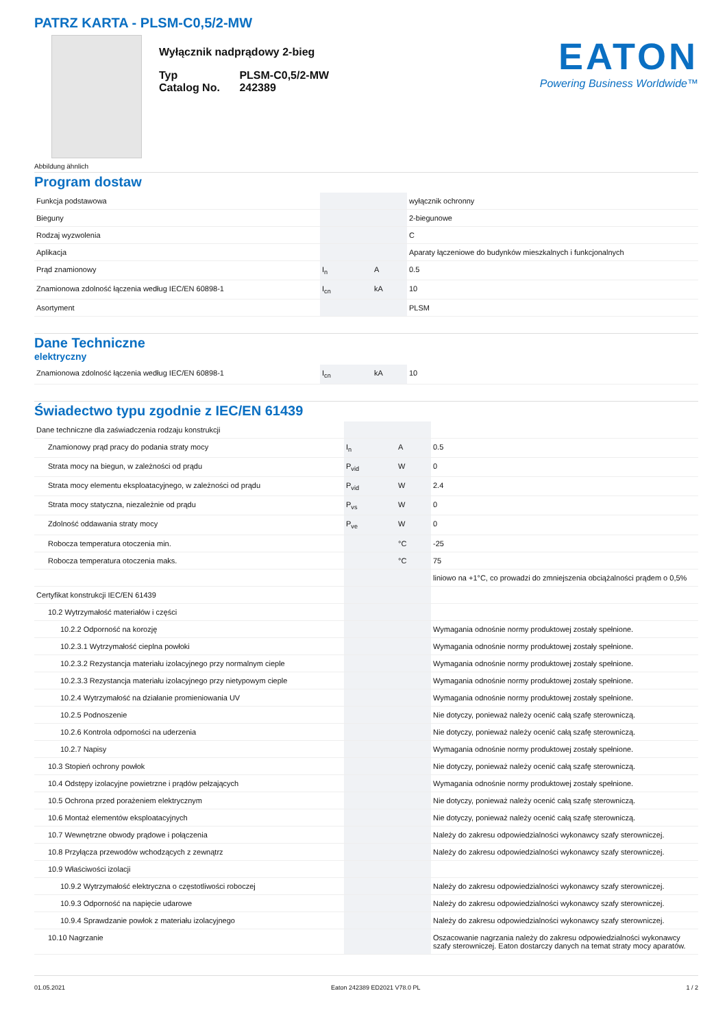PATRZ KARTA - PLSM-C0,5/2-MW
Abbildung ähnlich
Wyłącznik nadprądowy 2-bieg
| Typ Catalog No. | PLSM-C0,5/2-MW 242389 |
EATON
Powering Business Worldwide™
Program dostaw
| Funkcja podstawowa | | | wyłącznik ochronny |
| Bieguny | | | 2-biegunowe |
| Rodzaj wyzwolenia | | | C |
| Aplikacja | | | Aparaty łączeniowe do budynków mieszkalnych i funkcjonalnych |
| Prąd znamionowy | I<sub>n</sub> | A | 0.5 |
| Znamionowa zdolność łączenia według IEC/EN 60898-1 | I<sub>cn</sub> | kA | 10 |
| Asortyment | | | PLSM |
Dane Techniczne
elektryczny
| Znamionowa zdolność łączenia według IEC/EN 60898-1 | I<sub>cn</sub> | kA | 10 |
Świadectwo typu zgodnie z IEC/EN 61439
| Dane techniczne dla zaświadczenia rodzaju konstrukcji | | | |
| Znamionowy prąd pracy do podania straty mocy | I<sub>n</sub> | A | 0.5 |
| Strata mocy na biegun, w zależności od prądu | P<sub>vid</sub> | W | 0 |
| Strata mocy elementu eksploatacyjnego, w zależności od prądu | P<sub>vid</sub> | W | 2.4 |
| Strata mocy statyczna, niezależnie od prądu | P<sub>vs</sub> | W | 0 |
| Zdolność oddawania straty mocy | P<sub>ve</sub> | W | 0 |
| Robocza temperatura otoczenia min. | | °C | -25 |
| Robocza temperatura otoczenia maks. | | °C | 75 |
| | | | liniowo na +1°C, co prowadzi do zmniejszenia obciążalności prądem o 0,5% |
| Certyfikat konstrukcji IEC/EN 61439 | | | |
| 10.2 Wytrzymałość materiałów i części | | | |
| 10.2.2 Odporność na korozję | | | Wymagania odnośnie normy produktowej zostały spełnione. |
| 10.2.3.1 Wytrzymałość cieplna powłoki | | | Wymagania odnośnie normy produktowej zostały spełnione. |
| 10.2.3.2 Rezystancja materiału izolacyjnego przy normalnym cieple | | | Wymagania odnośnie normy produktowej zostały spełnione. |
| 10.2.3.3 Rezystancja materiału izolacyjnego przy nietypowym cieple | | | Wymagania odnośnie normy produktowej zostały spełnione. |
| 10.2.4 Wytrzymałość na działanie promieniowania UV | | | Wymagania odnośnie normy produktowej zostały spełnione. |
| 10.2.5 Podnoszenie | | | Nie dotyczy, ponieważ należy ocenić całą szafę sterowniczą. |
| 10.2.6 Kontrola odporności na uderzenia | | | Nie dotyczy, ponieważ należy ocenić całą szafę sterowniczą. |
| 10.2.7 Napisy | | | Wymagania odnośnie normy produktowej zostały spełnione. |
| 10.3 Stopień ochrony powłok | | | Nie dotyczy, ponieważ należy ocenić całą szafę sterowniczą. |
| 10.4 Odstępy izolacyjne powietrzne i prądów pełzających | | | Wymagania odnośnie normy produktowej zostały spełnione. |
| 10.5 Ochrona przed porażeniem elektrycznym | | | Nie dotyczy, ponieważ należy ocenić całą szafę sterowniczą. |
| 10.6 Montaż elementów eksploatacyjnych | | | Nie dotyczy, ponieważ należy ocenić całą szafę sterowniczą. |
| 10.7 Wewnętrzne obwody prądowe i połączenia | | | Należy do zakresu odpowiedzialności wykonawcy szafy sterowniczej. |
| 10.8 Przyłącza przewodów wchodzących z zewnątrz | | | Należy do zakresu odpowiedzialności wykonawcy szafy sterowniczej. |
| 10.9 Właściwości izolacji | | | |
| 10.9.2 Wytrzymałość elektryczna o częstotliwości roboczej | | | Należy do zakresu odpowiedzialności wykonawcy szafy sterowniczej. |
| 10.9.3 Odporność na napięcie udarowe | | | Należy do zakresu odpowiedzialności wykonawcy szafy sterowniczej. |
| 10.9.4 Sprawdzanie powłok z materiału izolacyjnego | | | Należy do zakresu odpowiedzialności wykonawcy szafy sterowniczej. |
| 10.10 Nagrzanie | | | Oszacowanie nagrzania należy do zakresu odpowiedzialności wykonawcy szafy sterowniczej. Eaton dostarczy danych na temat straty mocy aparatów. |
01.05.2021 Eaton 242389 ED2021 V78.0 PL 1 / 2